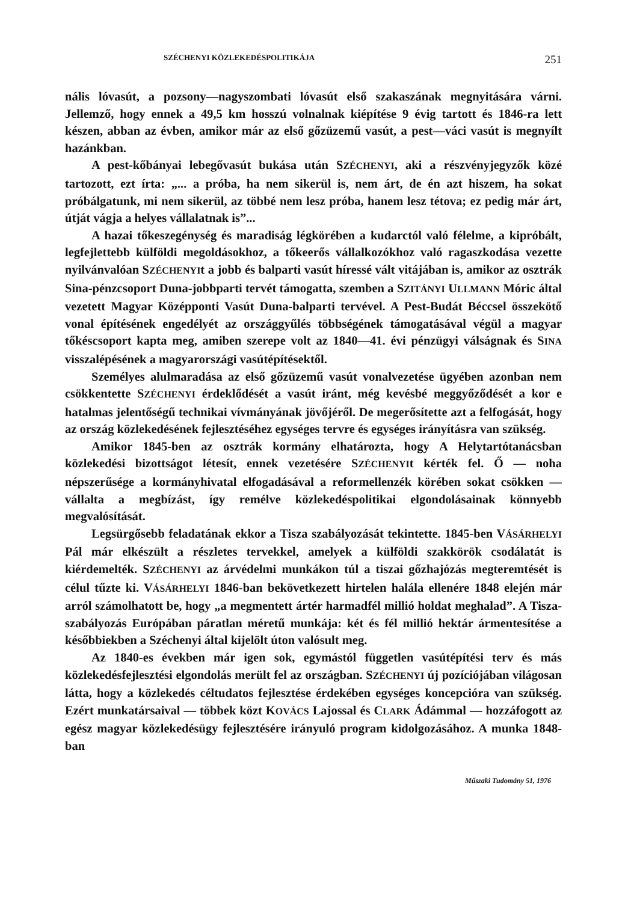SZÉCHENYI KÖZLEKEDÉSPOLITIKÁJA 251
nális lóvasút, a pozsony—nagyszombati lóvasút első szakaszának megnyitására várni. Jellemző, hogy ennek a 49,5 km hosszú volnalnak kiépítése 9 évig tartott és 1846-ra lett készen, abban az évben, amikor már az első gőzüzemű vasút, a pest—váci vasút is megnyílt hazánkban.
A pest-kőbányai lebegővasút bukása után SZÉCHENYI, aki a részvényjegyzők közé tartozott, ezt írta: „... a próba, ha nem sikerül is, nem árt, de én azt hiszem, ha sokat próbálgatunk, mi nem sikerül, az többé nem lesz próba, hanem lesz tétova; ez pedig már árt, útját vágja a helyes vállalatnak is”...
A hazai tőkeszegénység és maradiság légkörében a kudarctól való félelme, a kipróbált, legfejlettebb külföldi megoldásokhoz, a tőkeerős vállalkozókhoz való ragaszkodása vezette nyilvánvalóan SZÉCHENYIt a jobb és balparti vasút híressé vált vitájában is, amikor az osztrák Sina-pénzcsoport Duna-jobbparti tervét támogatta, szemben a SZITÁNYI ULLMANN Móric által vezetett Magyar Középponti Vasút Duna-balparti tervével. A Pest-Budát Béccsel összekötő vonal építésének engedélyét az országgyűlés többségének támogatásával végül a magyar tőkéscsoport kapta meg, amiben szerepe volt az 1840—41. évi pénzügyi válságnak és SINA visszalépésének a magyarországi vasútépítésektől.
Személyes alulmaradása az első gőzüzemű vasút vonalvezetése ügyében azonban nem csökkentette SZÉCHENYI érdeklődését a vasút iránt, még kevésbé meggyőződését a kor e hatalmas jelentőségű technikai vívmányának jövőjéről. De megerősítette azt a felfogását, hogy az ország közlekedésének fejlesztéséhez egységes tervre és egységes irányításra van szükség.
Amikor 1845-ben az osztrák kormány elhatározta, hogy A Helytartótanácsban közlekedési bizottságot létesít, ennek vezetésére SZÉCHENYIt kérték fel. Ő — noha népszerűsége a kormányhivatal elfogadásával a reformellenzék körében sokat csökken — vállalta a megbízást, így remélve közlekedéspolitikai elgondolásainak könnyebb megvalósítását.
Legsürgősebb feladatának ekkor a Tisza szabályozását tekintette. 1845-ben VÁSÁRHELYI Pál már elkészült a részletes tervekkel, amelyek a külföldi szakkörök csodálatát is kiérdemelték. SZÉCHENYI az árvédelmi munkákon túl a tiszai gőzhajózás megteremtését is célul tűzte ki. VÁSÁRHELYI 1846-ban bekövetkezett hirtelen halála ellenére 1848 elején már arról számolhatott be, hogy „a megmentett ártér harmadfél millió holdat meghalad”. A Tisza-szabályozás Európában páratlan méretű munkája: két és fél millió hektár ármentesítése a későbbiekben a Széchenyi által kijelölt úton valósult meg.
Az 1840-es években már igen sok, egymástól független vasútépítési terv és más közlekedésfejlesztési elgondolás merült fel az országban. SZÉCHENYI új pozíciójában világosan látta, hogy a közlekedés céltudatos fejlesztése érdekében egységes koncepcióra van szükség. Ezért munkatársaival — többek közt KOVÁCS Lajossal és CLARK Ádámmal — hozzáfogott az egész magyar közlekedésügy fejlesztésére irányuló program kidolgozásához. A munka 1848-ban
Műszaki Tudomány 51, 1976